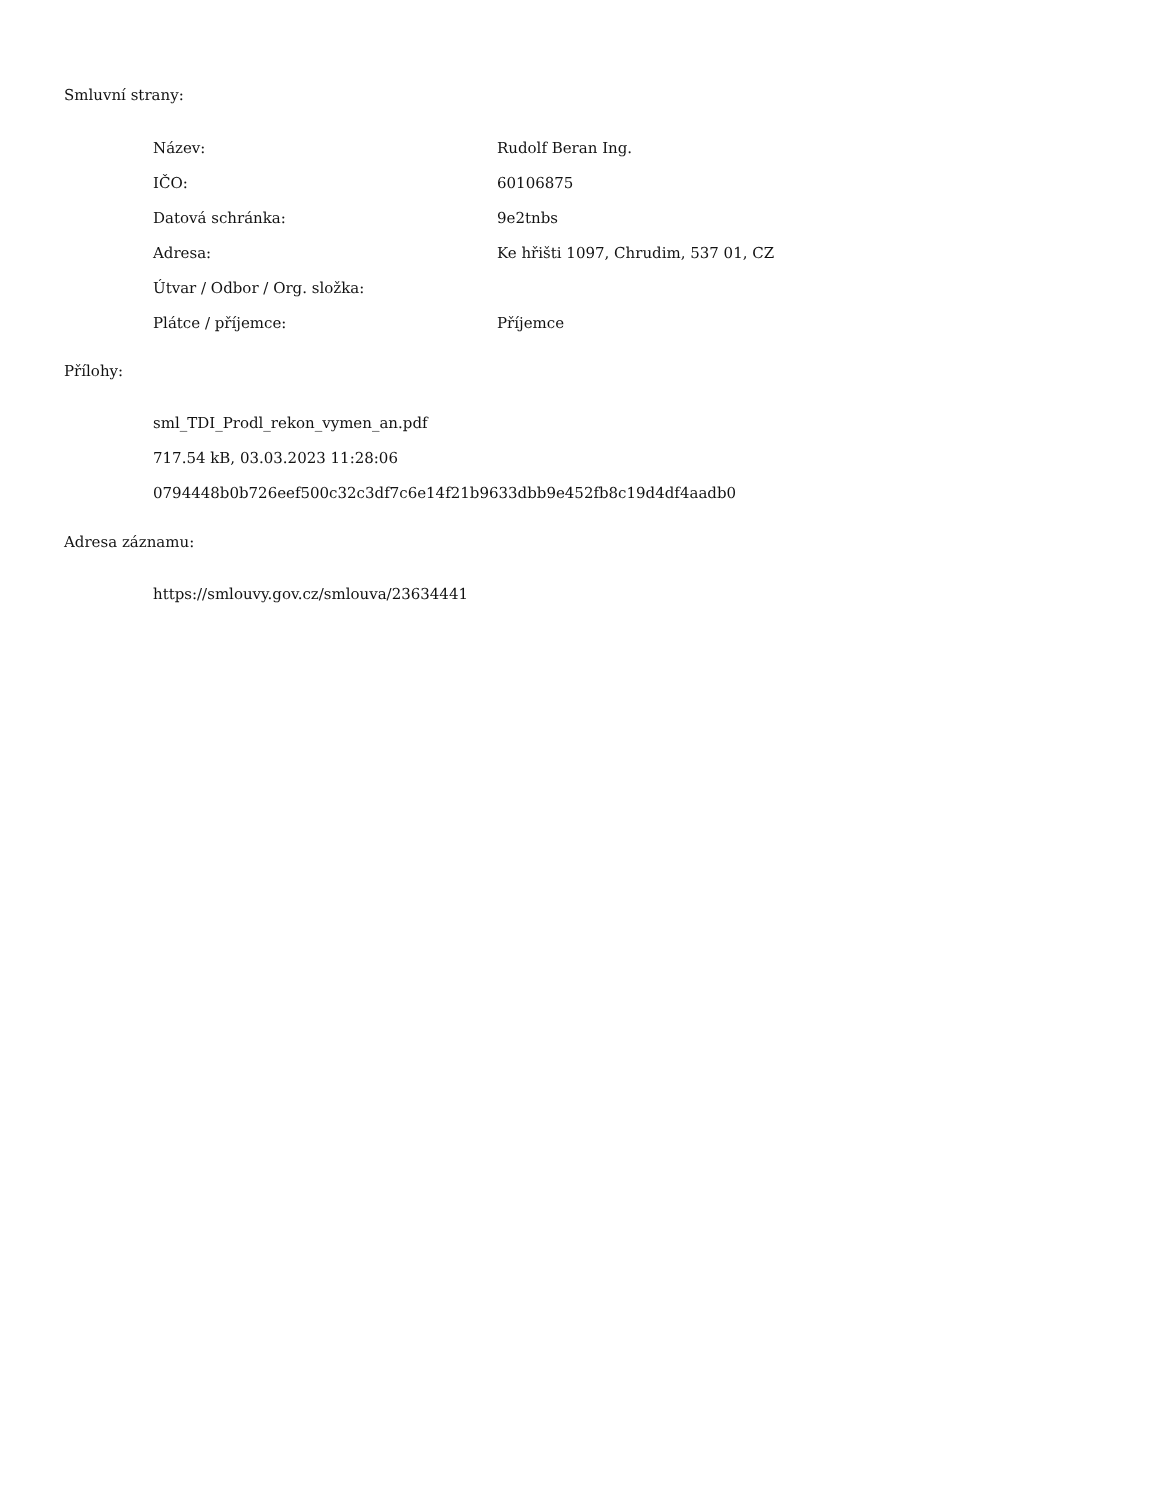Smluvní strany:
| Název: | Rudolf Beran Ing. |
| IČO: | 60106875 |
| Datová schránka: | 9e2tnbs |
| Adresa: | Ke hřišti 1097, Chrudim, 537 01, CZ |
| Útvar / Odbor / Org. složka: | |
| Plátce / příjemce: | Příjemce |
Přílohy:
sml_TDI_Prodl_rekon_vymen_an.pdf
717.54 kB, 03.03.2023 11:28:06
0794448b0b726eef500c32c3df7c6e14f21b9633dbb9e452fb8c19d4df4aadb0
Adresa záznamu:
https://smlouvy.gov.cz/smlouva/23634441